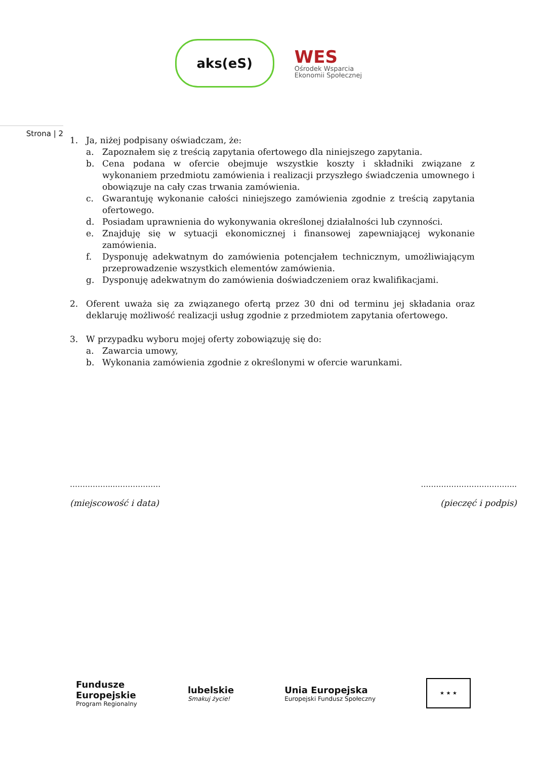aks(eS)
WES
Ośrodek Wsparcia
Ekonomii Społecznej
Strona | 2
1. Ja, niżej podpisany oświadczam, że:
a. Zapoznałem się z treścią zapytania ofertowego dla niniejszego zapytania.
b. Cena podana w ofercie obejmuje wszystkie koszty i składniki związane z wykonaniem przedmiotu zamówienia i realizacji przyszłego świadczenia umownego i obowiązuje na cały czas trwania zamówienia.
c. Gwarantuję wykonanie całości niniejszego zamówienia zgodnie z treścią zapytania ofertowego.
d. Posiadam uprawnienia do wykonywania określonej działalności lub czynności.
e. Znajduję się w sytuacji ekonomicznej i finansowej zapewniającej wykonanie zamówienia.
f. Dysponuję adekwatnym do zamówienia potencjałem technicznym, umożliwiającym przeprowadzenie wszystkich elementów zamówienia.
g. Dysponuję adekwatnym do zamówienia doświadczeniem oraz kwalifikacjami.
2. Oferent uważa się za związanego ofertą przez 30 dni od terminu jej składania oraz deklaruję możliwość realizacji usług zgodnie z przedmiotem zapytania ofertowego.
3. W przypadku wyboru mojej oferty zobowiązuję się do:
a. Zawarcia umowy,
b. Wykonania zamówienia zgodnie z określonymi w ofercie warunkami.
……………...………………
(miejscowość i data)
………………………………..
(pieczęć i podpis)
Fundusze
Europejskie
Program Regionalny
lubelskie
Smakuj życie!
Unia Europejska
Europejski Fundusz Społeczny
★ ★ ★